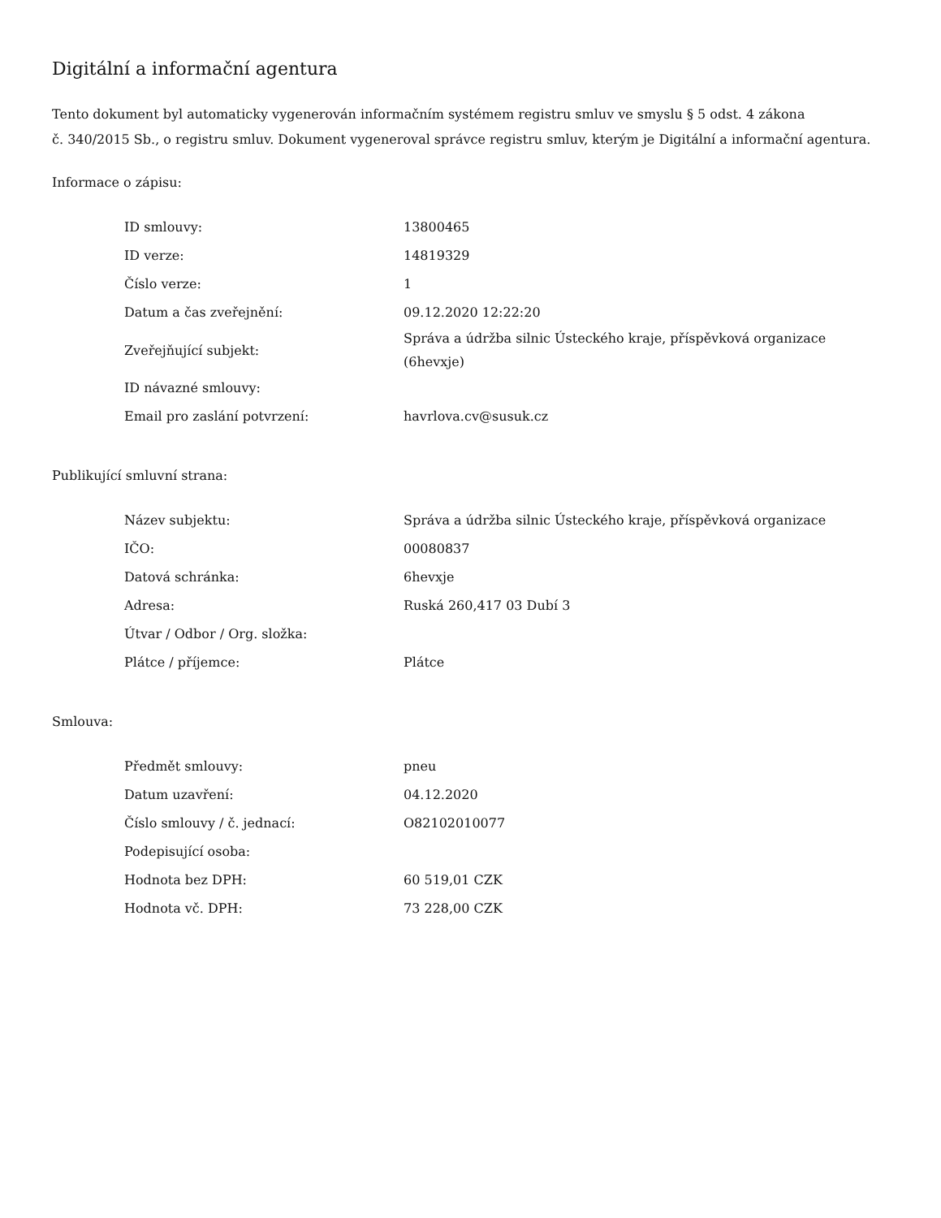Digitální a informační agentura
Tento dokument byl automaticky vygenerován informačním systémem registru smluv ve smyslu § 5 odst. 4 zákona
č. 340/2015 Sb., o registru smluv. Dokument vygeneroval správce registru smluv, kterým je Digitální a informační agentura.
Informace o zápisu:
| ID smlouvy: | 13800465 |
| ID verze: | 14819329 |
| Číslo verze: | 1 |
| Datum a čas zveřejnění: | 09.12.2020 12:22:20 |
| Zveřejňující subjekt: | Správa a údržba silnic Ústeckého kraje, příspěvková organizace (6hevxje) |
| ID návazné smlouvy: | |
| Email pro zaslání potvrzení: | havrlova.cv@susuk.cz |
Publikující smluvní strana:
| Název subjektu: | Správa a údržba silnic Ústeckého kraje, příspěvková organizace |
| IČO: | 00080837 |
| Datová schránka: | 6hevxje |
| Adresa: | Ruská 260,417 03 Dubí 3 |
| Útvar / Odbor / Org. složka: | |
| Plátce / příjemce: | Plátce |
Smlouva:
| Předmět smlouvy: | pneu |
| Datum uzavření: | 04.12.2020 |
| Číslo smlouvy / č. jednací: | O82102010077 |
| Podepisující osoba: | |
| Hodnota bez DPH: | 60 519,01 CZK |
| Hodnota vč. DPH: | 73 228,00 CZK |